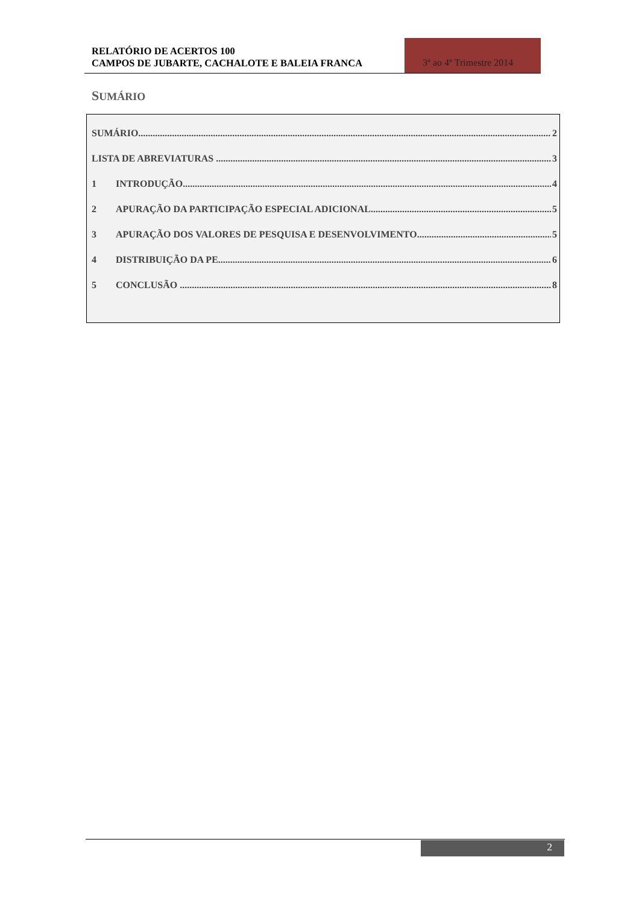RELATÓRIO DE ACERTOS 100
CAMPOS DE JUBARTE, CACHALOTE E BALEIA FRANCA
3º ao 4º Trimestre 2014
SUMÁRIO
SUMÁRIO 2
LISTA DE ABREVIATURAS 3
1 INTRODUÇÃO 4
2 APURAÇÃO DA PARTICIPAÇÃO ESPECIAL ADICIONAL 5
3 APURAÇÃO DOS VALORES DE PESQUISA E DESENVOLVIMENTO 5
4 DISTRIBUIÇÃO DA PE 6
5 CONCLUSÃO 8
2